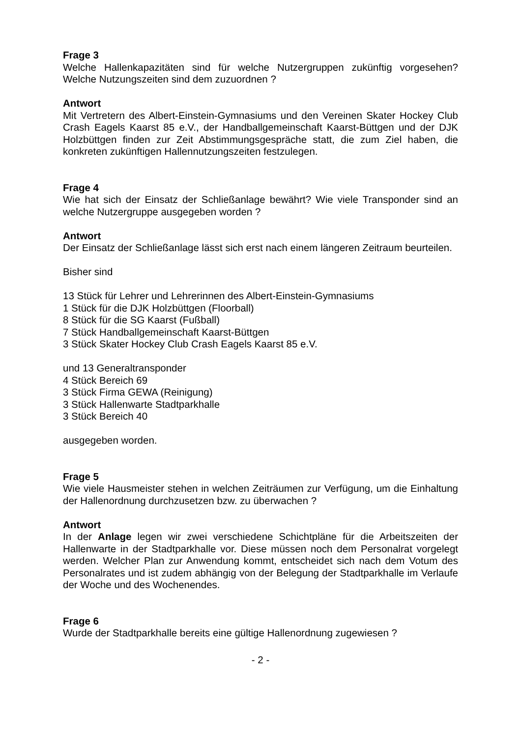Frage 3
Welche Hallenkapazitäten sind für welche Nutzergruppen zukünftig vorgesehen? Welche Nutzungszeiten sind dem zuzuordnen ?
Antwort
Mit Vertretern des Albert-Einstein-Gymnasiums und den Vereinen Skater Hockey Club Crash Eagels Kaarst 85 e.V., der Handballgemeinschaft Kaarst-Büttgen und der DJK Holzbüttgen finden zur Zeit Abstimmungsgespräche statt, die zum Ziel haben, die konkreten zukünftigen Hallennutzungszeiten festzulegen.
Frage 4
Wie hat sich der Einsatz der Schließanlage bewährt? Wie viele Transponder sind an welche Nutzergruppe ausgegeben worden ?
Antwort
Der Einsatz der Schließanlage lässt sich erst nach einem längeren Zeitraum beurteilen.
Bisher sind
13 Stück für Lehrer und Lehrerinnen des Albert-Einstein-Gymnasiums
1 Stück für die DJK Holzbüttgen (Floorball)
8 Stück für die SG Kaarst (Fußball)
7 Stück Handballgemeinschaft Kaarst-Büttgen
3 Stück Skater Hockey Club Crash Eagels Kaarst 85 e.V.
und 13 Generaltransponder
4 Stück Bereich 69
3 Stück Firma GEWA (Reinigung)
3 Stück Hallenwarte Stadtparkhalle
3 Stück Bereich 40
ausgegeben worden.
Frage 5
Wie viele Hausmeister stehen in welchen Zeiträumen zur Verfügung, um die Einhaltung der Hallenordnung durchzusetzen bzw. zu überwachen ?
Antwort
In der Anlage legen wir zwei verschiedene Schichtpläne für die Arbeitszeiten der Hallenwarte in der Stadtparkhalle vor. Diese müssen noch dem Personalrat vorgelegt werden. Welcher Plan zur Anwendung kommt, entscheidet sich nach dem Votum des Personalrates und ist zudem abhängig von der Belegung der Stadtparkhalle im Verlaufe der Woche und des Wochenendes.
Frage 6
Wurde der Stadtparkhalle bereits eine gültige Hallenordnung zugewiesen ?
- 2 -